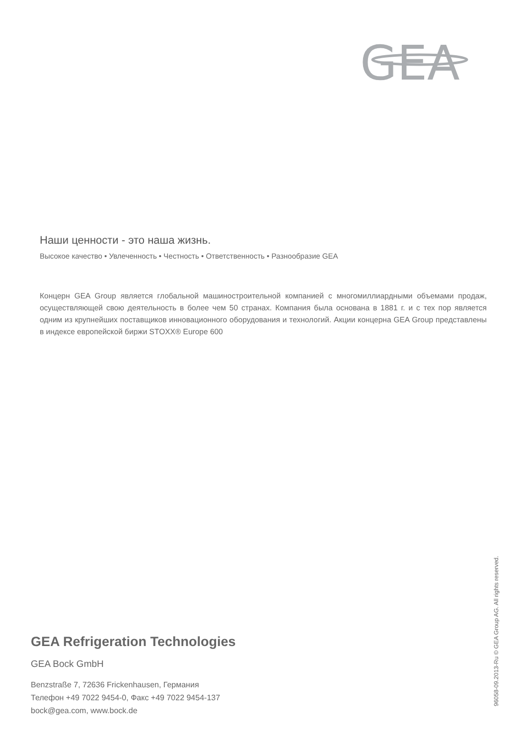GEA
Наши ценности - это наша жизнь.
Высокое качество • Увлеченность • Честность • Ответственность • Разнообразие GEA
Концерн GEA Group является глобальной машиностроительной компанией с многомиллиардными объемами продаж, осуществляющей свою деятельность в более чем 50 странах. Компания была основана в 1881 г. и с тех пор является одним из крупнейших поставщиков инновационного оборудования и технологий. Акции концерна GEA Group представлены в индексе европейской биржи STOXX® Europe 600
GEA Refrigeration Technologies
GEA Bock GmbH
Benzstraße 7, 72636 Frickenhausen, Германия
Телефон +49 7022 9454-0, Факс +49 7022 9454-137
bock@gea.com, www.bock.de
96058-09.2013-Ru © GEA Group AG. All rights reserved.